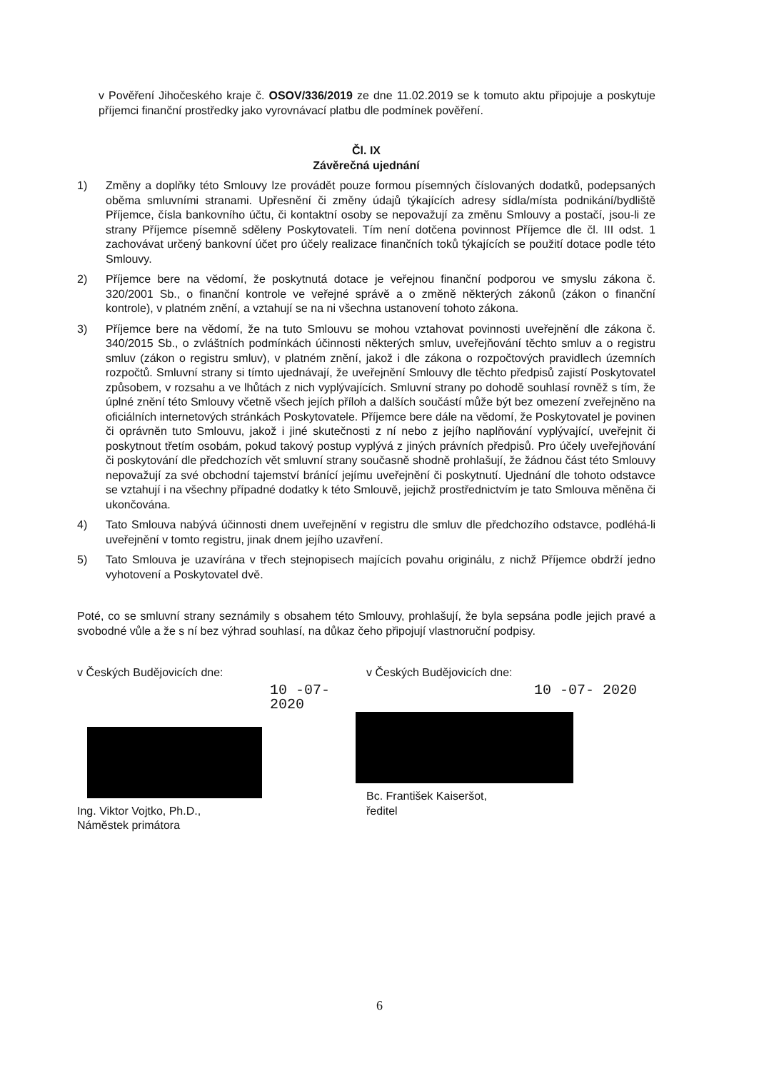v Pověření Jihočeského kraje č. OSOV/336/2019 ze dne 11.02.2019 se k tomuto aktu připojuje a poskytuje příjemci finanční prostředky jako vyrovnávací platbu dle podmínek pověření.
Čl. IX
Závěrečná ujednání
1) Změny a doplňky této Smlouvy lze provádět pouze formou písemných číslovaných dodatků, podepsaných oběma smluvními stranami. Upřesnění či změny údajů týkajících adresy sídla/místa podnikání/bydliště Příjemce, čísla bankovního účtu, či kontaktní osoby se nepovažují za změnu Smlouvy a postačí, jsou-li ze strany Příjemce písemně sděleny Poskytovateli. Tím není dotčena povinnost Příjemce dle čl. III odst. 1 zachovávat určený bankovní účet pro účely realizace finančních toků týkajících se použití dotace podle této Smlouvy.
2) Příjemce bere na vědomí, že poskytnutá dotace je veřejnou finanční podporou ve smyslu zákona č. 320/2001 Sb., o finanční kontrole ve veřejné správě a o změně některých zákonů (zákon o finanční kontrole), v platném znění, a vztahují se na ni všechna ustanovení tohoto zákona.
3) Příjemce bere na vědomí, že na tuto Smlouvu se mohou vztahovat povinnosti uveřejnění dle zákona č. 340/2015 Sb., o zvláštních podmínkách účinnosti některých smluv, uveřejňování těchto smluv a o registru smluv (zákon o registru smluv), v platném znění, jakož i dle zákona o rozpočtových pravidlech územních rozpočtů. Smluvní strany si tímto ujednávají, že uveřejnění Smlouvy dle těchto předpisů zajistí Poskytovatel způsobem, v rozsahu a ve lhůtách z nich vyplývajících. Smluvní strany po dohodě souhlasí rovněž s tím, že úplné znění této Smlouvy včetně všech jejích příloh a dalších součástí může být bez omezení zveřejněno na oficiálních internetových stránkách Poskytovatele. Příjemce bere dále na vědomí, že Poskytovatel je povinen či oprávněn tuto Smlouvu, jakož i jiné skutečnosti z ní nebo z jejího naplňování vyplývající, uveřejnit či poskytnout třetím osobám, pokud takový postup vyplývá z jiných právních předpisů. Pro účely uveřejňování či poskytování dle předchozích vět smluvní strany současně shodně prohlašují, že žádnou část této Smlouvy nepovažují za své obchodní tajemství bránící jejímu uveřejnění či poskytnutí. Ujednání dle tohoto odstavce se vztahují i na všechny případné dodatky k této Smlouvě, jejichž prostřednictvím je tato Smlouva měněna či ukončována.
4) Tato Smlouva nabývá účinnosti dnem uveřejnění v registru dle smluv dle předchozího odstavce, podléhá-li uveřejnění v tomto registru, jinak dnem jejího uzavření.
5) Tato Smlouva je uzavírána v třech stejnopisech majících povahu originálu, z nichž Příjemce obdrží jedno vyhotovení a Poskytovatel dvě.
Poté, co se smluvní strany seznámily s obsahem této Smlouvy, prohlašují, že byla sepsána podle jejich pravé a svobodné vůle a že s ní bez výhrad souhlasí, na důkaz čeho připojují vlastnoruční podpisy.
v Českých Budějovicích dne:
10 -07- 2020
Ing. Viktor Vojtko, Ph.D.,
Náměstek primátora
v Českých Budějovicích dne:
10 -07- 2020
Bc. František Kaiseršot,
ředitel
6